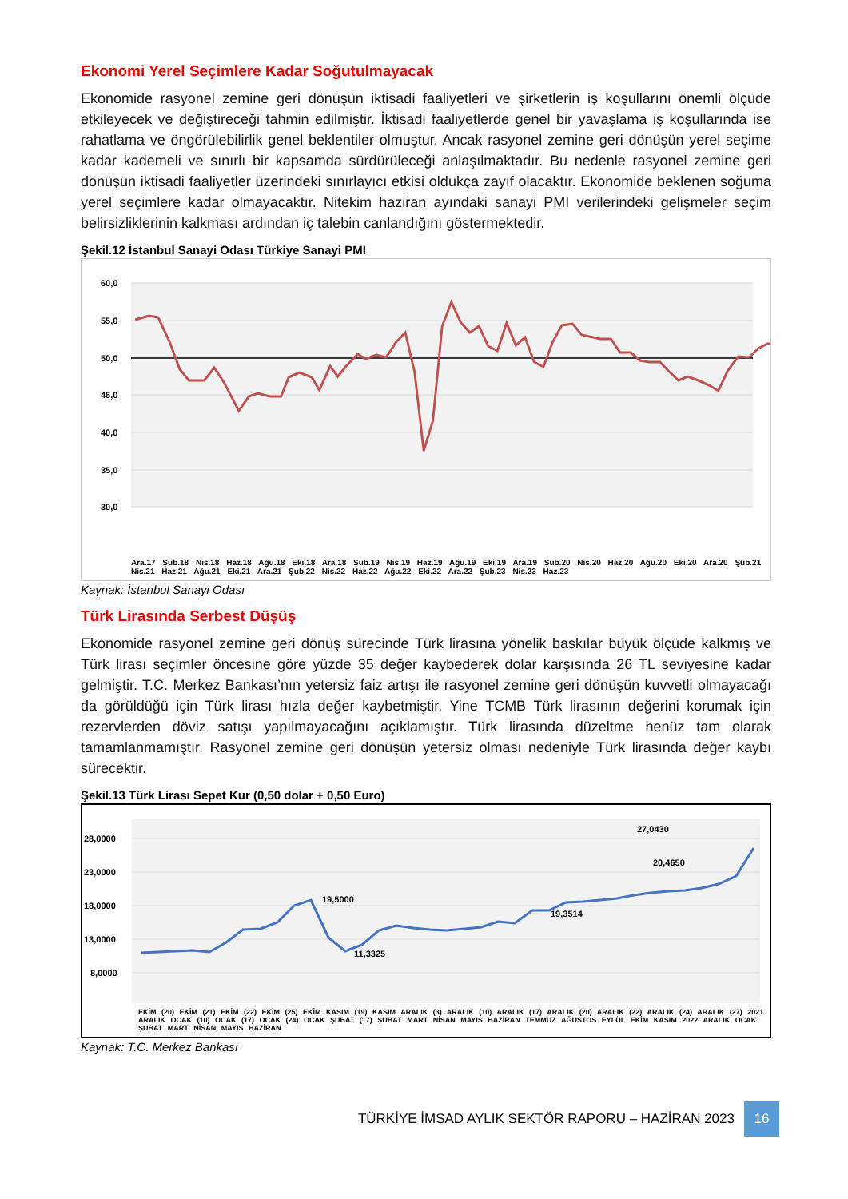Ekonomi Yerel Seçimlere Kadar Soğutulmayacak
Ekonomide rasyonel zemine geri dönüşün iktisadi faaliyetleri ve şirketlerin iş koşullarını önemli ölçüde etkileyecek ve değiştireceği tahmin edilmiştir. İktisadi faaliyetlerde genel bir yavaşlama iş koşullarında ise rahatlama ve öngörülebilirlik genel beklentiler olmuştur. Ancak rasyonel zemine geri dönüşün yerel seçime kadar kademeli ve sınırlı bir kapsamda sürdürüleceği anlaşılmaktadır. Bu nedenle rasyonel zemine geri dönüşün iktisadi faaliyetler üzerindeki sınırlayıcı etkisi oldukça zayıf olacaktır. Ekonomide beklenen soğuma yerel seçimlere kadar olmayacaktır. Nitekim haziran ayındaki sanayi PMI verilerindeki gelişmeler seçim belirsizliklerinin kalkması ardından iç talebin canlandığını göstermektedir.
Şekil.12 İstanbul Sanayi Odası Türkiye Sanayi PMI
60,0
55,0
50,0
45,0
40,0
35,0
30,0
Ara.17 Şub.18 Nis.18 Haz.18 Ağu.18 Eki.18 Ara.18 Şub.19 Nis.19 Haz.19 Ağu.19 Eki.19 Ara.19 Şub.20 Nis.20 Haz.20 Ağu.20 Eki.20 Ara.20 Şub.21 Nis.21 Haz.21 Ağu.21 Eki.21 Ara.21 Şub.22 Nis.22 Haz.22 Ağu.22 Eki.22 Ara.22 Şub.23 Nis.23 Haz.23
Kaynak: İstanbul Sanayi Odası
Türk Lirasında Serbest Düşüş
Ekonomide rasyonel zemine geri dönüş sürecinde Türk lirasına yönelik baskılar büyük ölçüde kalkmış ve Türk lirası seçimler öncesine göre yüzde 35 değer kaybederek dolar karşısında 26 TL seviyesine kadar gelmiştir. T.C. Merkez Bankası’nın yetersiz faiz artışı ile rasyonel zemine geri dönüşün kuvvetli olmayacağı da görüldüğü için Türk lirası hızla değer kaybetmiştir. Yine TCMB Türk lirasının değerini korumak için rezervlerden döviz satışı yapılmayacağını açıklamıştır. Türk lirasında düzeltme henüz tam olarak tamamlanmamıştır. Rasyonel zemine geri dönüşün yetersiz olması nedeniyle Türk lirasında değer kaybı sürecektir.
Şekil.13 Türk Lirası Sepet Kur (0,50 dolar + 0,50 Euro)
28,0000
23,0000
18,0000
13,0000
8,0000
19,5000
11,3325
19,3514
20,4650
27,0430
EKİM (20) EKİM (21) EKİM (22) EKİM (25) EKİM KASIM (19) KASIM ARALIK (3) ARALIK (10) ARALIK (17) ARALIK (20) ARALIK (22) ARALIK (24) ARALIK (27) 2021 ARALIK OCAK (10) OCAK (17) OCAK (24) OCAK ŞUBAT (17) ŞUBAT MART NİSAN MAYIS HAZİRAN TEMMUZ AĞUSTOS EYLÜL EKİM KASIM 2022 ARALIK OCAK ŞUBAT MART NİSAN MAYIS HAZİRAN
Kaynak: T.C. Merkez Bankası
TÜRKİYE İMSAD AYLIK SEKTÖR RAPORU – HAZİRAN 2023
16